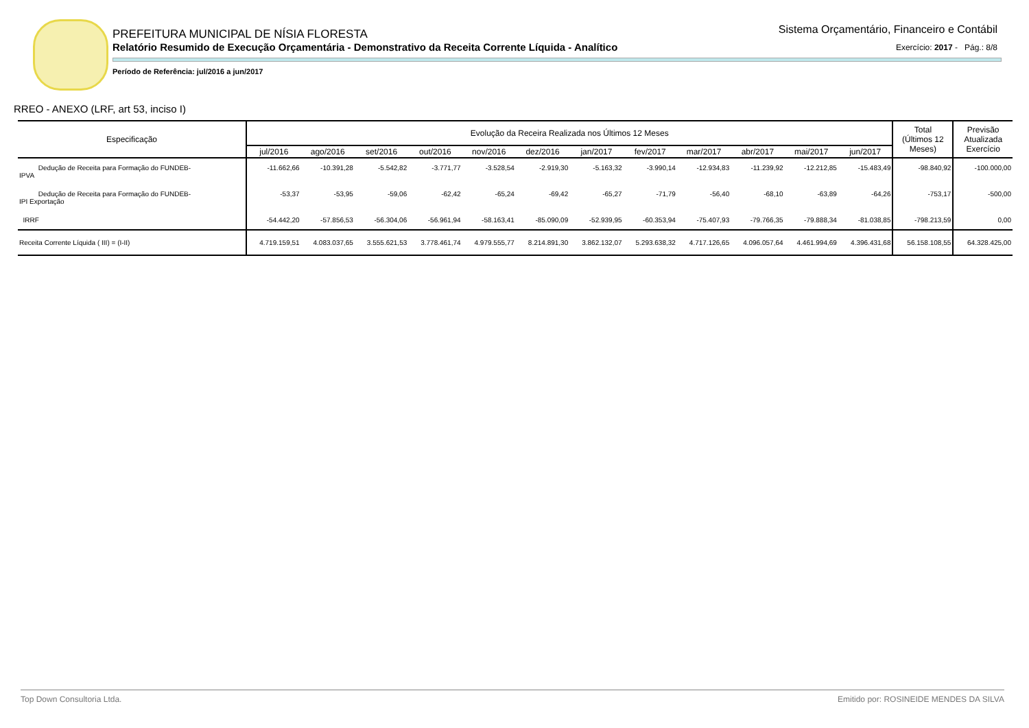PREFEITURA MUNICIPAL DE NÍSIA FLORESTA
Relatório Resumido de Execução Orçamentária - Demonstrativo da Receita Corrente Líquida - Analítico
Período de Referência: jul/2016 a jun/2017
Sistema Orçamentário, Financeiro e Contábil
Exercício: 2017 - Pág.: 8/8
RREO - ANEXO (LRF, art 53, inciso I)
| Especificação | Evolução da Receira Realizada nos Últimos 12 Meses | | | | | | | | | | | | Total (Últimos 12 Meses) | Previsão Atualizada Exercício |
| --- | --- | --- | --- | --- | --- | --- | --- | --- | --- | --- | --- | --- | --- | --- |
| | jul/2016 | ago/2016 | set/2016 | out/2016 | nov/2016 | dez/2016 | jan/2017 | fev/2017 | mar/2017 | abr/2017 | mai/2017 | jun/2017 | | |
| Dedução de Receita para Formação do FUNDEB- IPVA | -11.662,66 | -10.391,28 | -5.542,82 | -3.771,77 | -3.528,54 | -2.919,30 | -5.163,32 | -3.990,14 | -12.934,83 | -11.239,92 | -12.212,85 | -15.483,49 | -98.840,92 | -100.000,00 |
| Dedução de Receita para Formação do FUNDEB- IPI Exportação | -53,37 | -53,95 | -59,06 | -62,42 | -65,24 | -69,42 | -65,27 | -71,79 | -56,40 | -68,10 | -63,89 | -64,26 | -753,17 | -500,00 |
| IRRF | -54.442,20 | -57.856,53 | -56.304,06 | -56.961,94 | -58.163,41 | -85.090,09 | -52.939,95 | -60.353,94 | -75.407,93 | -79.766,35 | -79.888,34 | -81.038,85 | -798.213,59 | 0,00 |
| Receita Corrente Líquida ( III) = (I-II) | 4.719.159,51 | 4.083.037,65 | 3.555.621,53 | 3.778.461,74 | 4.979.555,77 | 8.214.891,30 | 3.862.132,07 | 5.293.638,32 | 4.717.126,65 | 4.096.057,64 | 4.461.994,69 | 4.396.431,68 | 56.158.108,55 | 64.328.425,00 |
Top Down Consultoria Ltda. Emitido por: ROSINEIDE MENDES DA SILVA